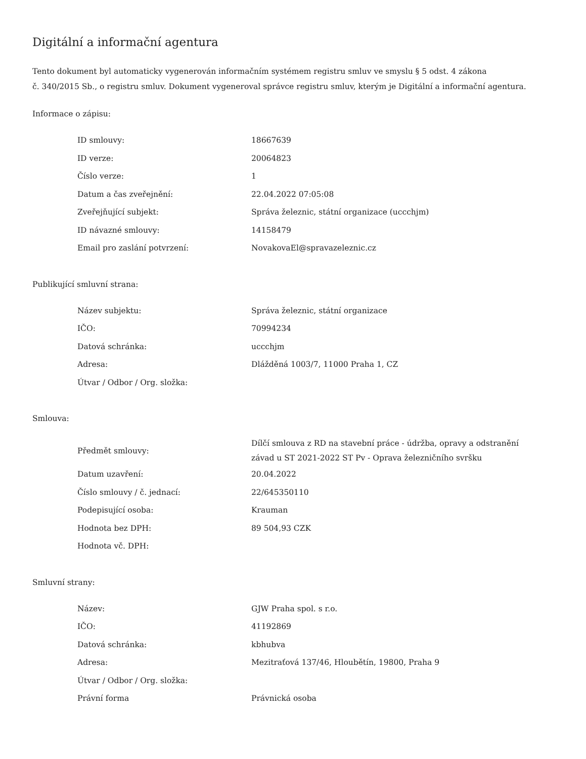Digitální a informační agentura
Tento dokument byl automaticky vygenerován informačním systémem registru smluv ve smyslu § 5 odst. 4 zákona
č. 340/2015 Sb., o registru smluv. Dokument vygeneroval správce registru smluv, kterým je Digitální a informační agentura.
Informace o zápisu:
| ID smlouvy: | 18667639 |
| ID verze: | 20064823 |
| Číslo verze: | 1 |
| Datum a čas zveřejnění: | 22.04.2022 07:05:08 |
| Zveřejňující subjekt: | Správa železnic, státní organizace (uccchjm) |
| ID návazné smlouvy: | 14158479 |
| Email pro zaslání potvrzení: | NovakovaEl@spravazeleznic.cz |
Publikující smluvní strana:
| Název subjektu: | Správa železnic, státní organizace |
| IČO: | 70994234 |
| Datová schránka: | uccchjm |
| Adresa: | Dlážděná 1003/7, 11000 Praha 1, CZ |
| Útvar / Odbor / Org. složka: | |
Smlouva:
| Předmět smlouvy: | Dílčí smlouva z RD na stavební práce - údržba, opravy a odstranění závad u ST 2021-2022 ST Pv - Oprava železničního svršku |
| Datum uzavření: | 20.04.2022 |
| Číslo smlouvy / č. jednací: | 22/645350110 |
| Podepisující osoba: | Krauman |
| Hodnota bez DPH: | 89 504,93 CZK |
| Hodnota vč. DPH: | |
Smluvní strany:
| Název: | GJW Praha spol. s r.o. |
| IČO: | 41192869 |
| Datová schránka: | kbhubva |
| Adresa: | Mezitraťová 137/46, Hloubětín, 19800, Praha 9 |
| Útvar / Odbor / Org. složka: | |
| Právní forma | Právnická osoba |